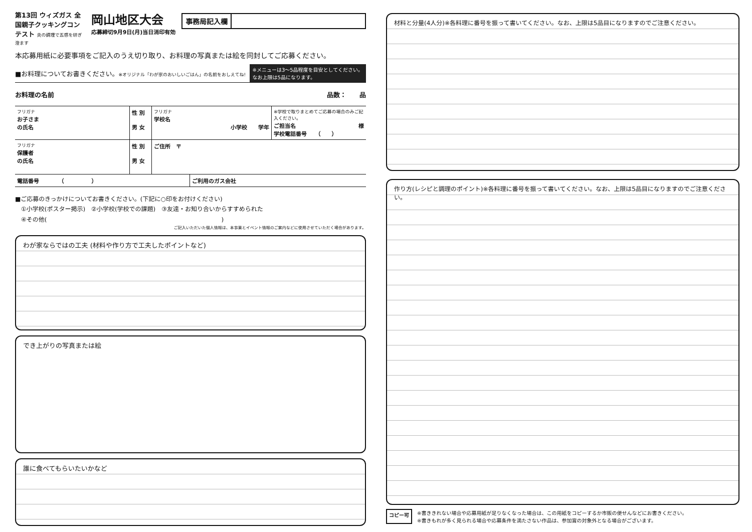第13回 ウィズガス 全国親子クッキングコンテスト 炎の調理で五感を研ぎ澄ます
岡山地区大会
応募締切9月9日(月)当日消印有効
事務局記入欄
本応募用紙に必要事項をご記入のうえ切り取り、お料理の写真または絵を同封してご応募ください。
■お料理についてお書きください。※オリジナル「わが家のおいしいごはん」の名前をおしえてね!
※メニューは3～5品程度を目安としてください。
なお上限は5品になります。
お料理の名前 品数：　　品
| フリガナ お子さま の氏名 | 性 別 男 女 | フリガナ 学校名 小学校 学年 | ※学校で取りまとめてご応募の場合のみご記入ください。 ご担当名 様 学校電話番号 （ ） |
| フリガナ 保護者 の氏名 | 性 別 男 女 | ご住所 〒 | |
| 電話番号 （ ） | ご利用のガス会社 |
■ご応募のきっかけについてお書きください。(下記に○印をお付けください)
　①小学校(ポスター掲示)　②小学校(学校での課題)　③友達・お知り合いからすすめられた
　④その他(　　　　　　　　　　　　　　　　　　　　　　　　　　　　　)
ご記入いただいた個人情報は、本事業とイベント情報のご案内などに使用させていただく場合があります。
わが家ならではの工夫 (材料や作り方で工夫したポイントなど)
でき上がりの写真または絵
誰に食べてもらいたいかなど
材料と分量(4人分)※各料理に番号を振って書いてください。なお、上限は5品目になりますのでご注意ください。
作り方(レシピと調理のポイント)※各料理に番号を振って書いてください。なお、上限は5品目になりますのでご注意ください。
コピー可 ※書ききれない場合や応募用紙が足りなくなった場合は、この用紙をコピーするか市販の便せんなどにお書きください。
※書きもれが多く見られる場合や応募条件を満たさない作品は、参加賞の対象外となる場合がございます。